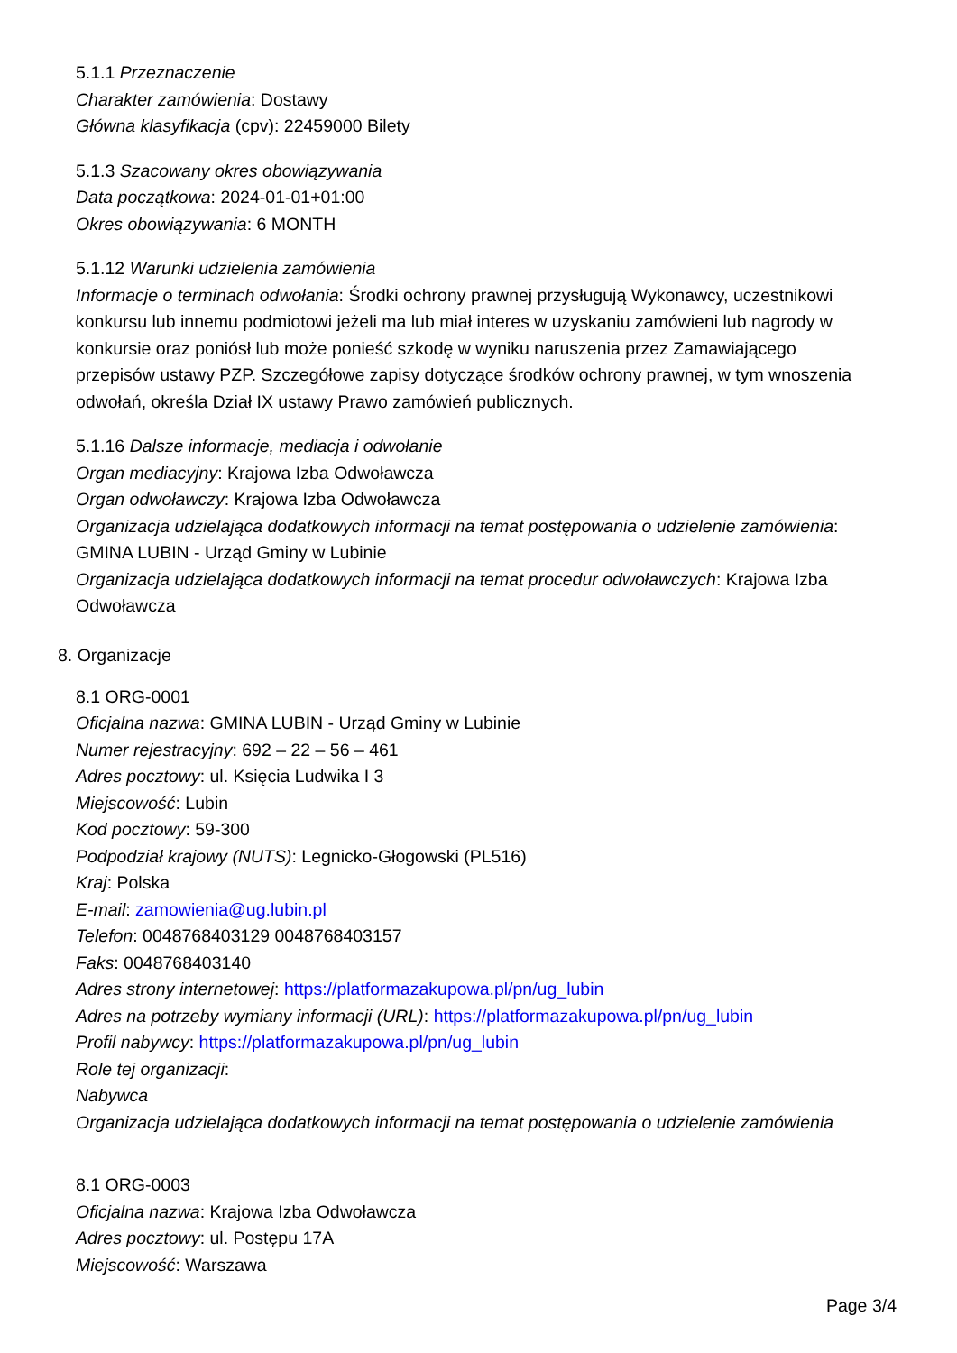5.1.1 Przeznaczenie
Charakter zamówienia: Dostawy
Główna klasyfikacja (cpv): 22459000 Bilety
5.1.3 Szacowany okres obowiązywania
Data początkowa: 2024-01-01+01:00
Okres obowiązywania: 6 MONTH
5.1.12 Warunki udzielenia zamówienia
Informacje o terminach odwołania: Środki ochrony prawnej przysługują Wykonawcy, uczestnikowi konkursu lub innemu podmiotowi jeżeli ma lub miał interes w uzyskaniu zamówieni lub nagrody w konkursie oraz poniósł lub może ponieść szkodę w wyniku naruszenia przez Zamawiającego przepisów ustawy PZP. Szczegółowe zapisy dotyczące środków ochrony prawnej, w tym wnoszenia odwołań, określa Dział IX ustawy Prawo zamówień publicznych.
5.1.16 Dalsze informacje, mediacja i odwołanie
Organ mediacyjny: Krajowa Izba Odwoławcza
Organ odwoławczy: Krajowa Izba Odwoławcza
Organizacja udzielająca dodatkowych informacji na temat postępowania o udzielenie zamówienia: GMINA LUBIN - Urząd Gminy w Lubinie
Organizacja udzielająca dodatkowych informacji na temat procedur odwoławczych: Krajowa Izba Odwoławcza
8. Organizacje
8.1 ORG-0001
Oficjalna nazwa: GMINA LUBIN - Urząd Gminy w Lubinie
Numer rejestracyjny: 692 – 22 – 56 – 461
Adres pocztowy: ul. Księcia Ludwika I 3
Miejscowość: Lubin
Kod pocztowy: 59-300
Podpodział krajowy (NUTS): Legnicko-Głogowski (PL516)
Kraj: Polska
E-mail: zamowienia@ug.lubin.pl
Telefon: 0048768403129 0048768403157
Faks: 0048768403140
Adres strony internetowej: https://platformazakupowa.pl/pn/ug_lubin
Adres na potrzeby wymiany informacji (URL): https://platformazakupowa.pl/pn/ug_lubin
Profil nabywcy: https://platformazakupowa.pl/pn/ug_lubin
Role tej organizacji:
Nabywca
Organizacja udzielająca dodatkowych informacji na temat postępowania o udzielenie zamówienia
8.1 ORG-0003
Oficjalna nazwa: Krajowa Izba Odwoławcza
Adres pocztowy: ul. Postępu 17A
Miejscowość: Warszawa
Page 3/4